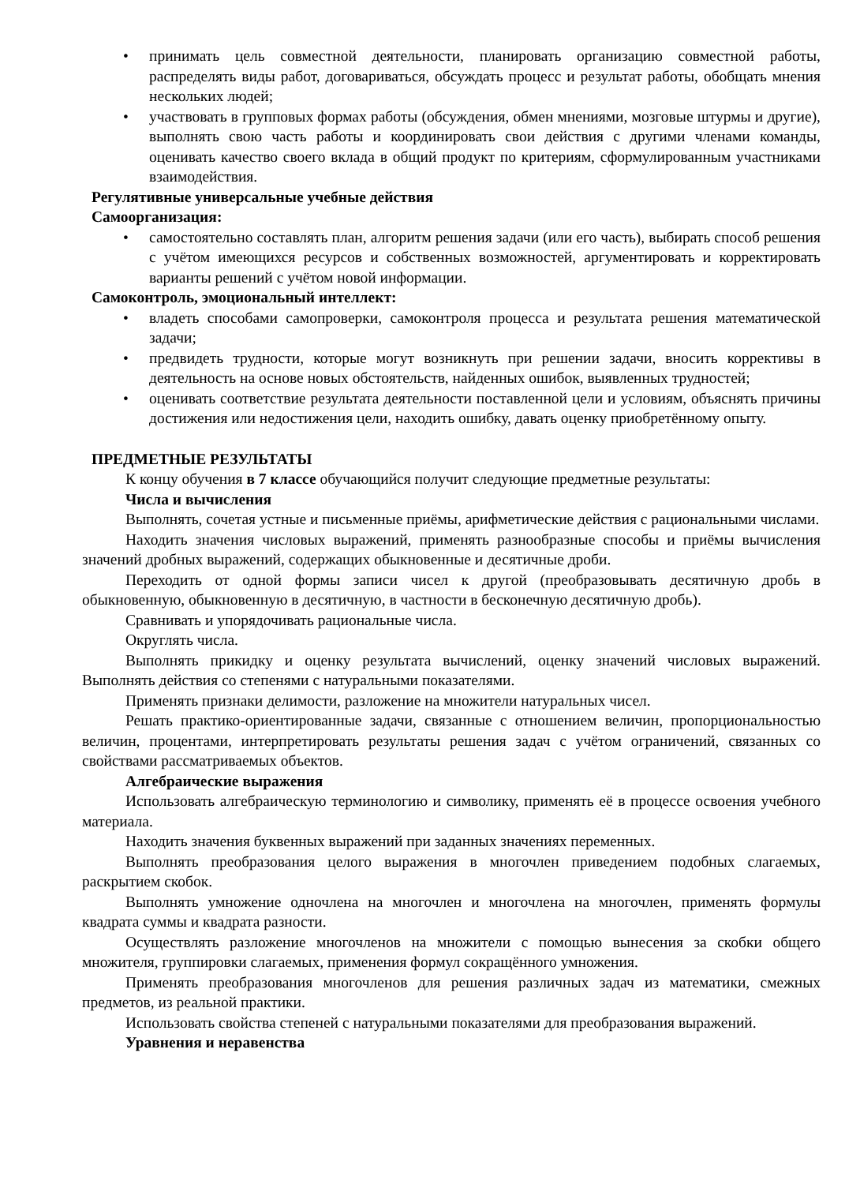• принимать цель совместной деятельности, планировать организацию совместной работы, распределять виды работ, договариваться, обсуждать процесс и результат работы, обобщать мнения нескольких людей;
• участвовать в групповых формах работы (обсуждения, обмен мнениями, мозговые штурмы и другие), выполнять свою часть работы и координировать свои действия с другими членами команды, оценивать качество своего вклада в общий продукт по критериям, сформулированным участниками взаимодействия.
Регулятивные универсальные учебные действия
Самоорганизация:
• самостоятельно составлять план, алгоритм решения задачи (или его часть), выбирать способ решения с учётом имеющихся ресурсов и собственных возможностей, аргументировать и корректировать варианты решений с учётом новой информации.
Самоконтроль, эмоциональный интеллект:
• владеть способами самопроверки, самоконтроля процесса и результата решения математической задачи;
• предвидеть трудности, которые могут возникнуть при решении задачи, вносить коррективы в деятельность на основе новых обстоятельств, найденных ошибок, выявленных трудностей;
• оценивать соответствие результата деятельности поставленной цели и условиям, объяснять причины достижения или недостижения цели, находить ошибку, давать оценку приобретённому опыту.
ПРЕДМЕТНЫЕ РЕЗУЛЬТАТЫ
К концу обучения в 7 классе обучающийся получит следующие предметные результаты:
Числа и вычисления
Выполнять, сочетая устные и письменные приёмы, арифметические действия с рациональными числами.
Находить значения числовых выражений, применять разнообразные способы и приёмы вычисления значений дробных выражений, содержащих обыкновенные и десятичные дроби.
Переходить от одной формы записи чисел к другой (преобразовывать десятичную дробь в обыкновенную, обыкновенную в десятичную, в частности в бесконечную десятичную дробь).
Сравнивать и упорядочивать рациональные числа.
Округлять числа.
Выполнять прикидку и оценку результата вычислений, оценку значений числовых выражений. Выполнять действия со степенями с натуральными показателями.
Применять признаки делимости, разложение на множители натуральных чисел.
Решать практико-ориентированные задачи, связанные с отношением величин, пропорциональностью величин, процентами, интерпретировать результаты решения задач с учётом ограничений, связанных со свойствами рассматриваемых объектов.
Алгебраические выражения
Использовать алгебраическую терминологию и символику, применять её в процессе освоения учебного материала.
Находить значения буквенных выражений при заданных значениях переменных.
Выполнять преобразования целого выражения в многочлен приведением подобных слагаемых, раскрытием скобок.
Выполнять умножение одночлена на многочлен и многочлена на многочлен, применять формулы квадрата суммы и квадрата разности.
Осуществлять разложение многочленов на множители с помощью вынесения за скобки общего множителя, группировки слагаемых, применения формул сокращённого умножения.
Применять преобразования многочленов для решения различных задач из математики, смежных предметов, из реальной практики.
Использовать свойства степеней с натуральными показателями для преобразования выражений.
Уравнения и неравенства